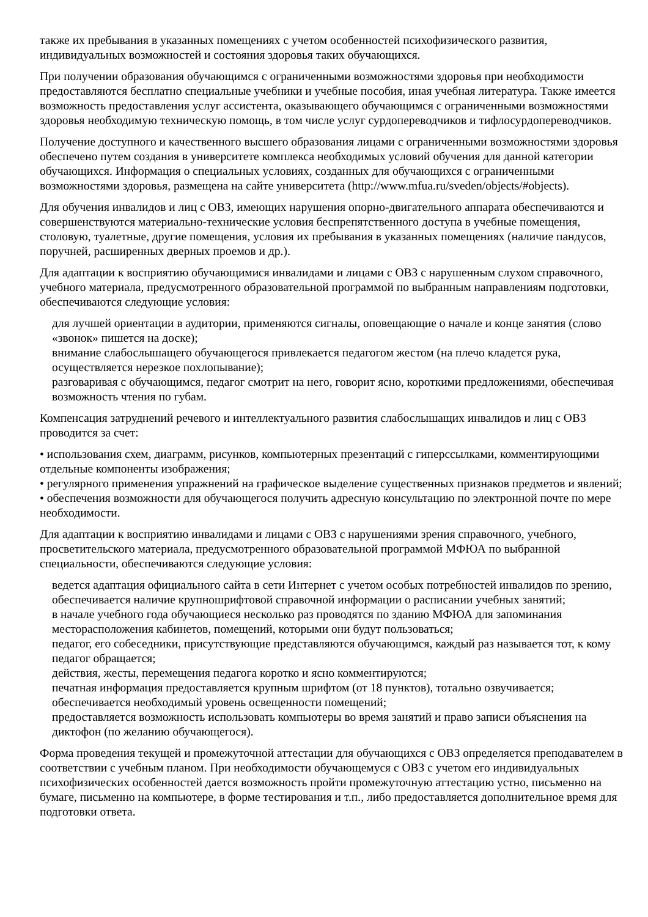также их пребывания в указанных помещениях с учетом особенностей психофизического развития, индивидуальных возможностей и состояния здоровья таких обучающихся.
При получении образования обучающимся с ограниченными возможностями здоровья при необходимости предоставляются бесплатно специальные учебники и учебные пособия, иная учебная литература. Также имеется возможность предоставления услуг ассистента, оказывающего обучающимся с ограниченными возможностями здоровья необходимую техническую помощь, в том числе услуг сурдопереводчиков и тифлосурдопереводчиков.
Получение доступного и качественного высшего образования лицами с ограниченными возможностями здоровья обеспечено путем создания в университете комплекса необходимых условий обучения для данной категории обучающихся. Информация о специальных условиях, созданных для обучающихся с ограниченными возможностями здоровья, размещена на сайте университета (http://www.mfua.ru/sveden/objects/#objects).
Для обучения инвалидов и лиц с ОВЗ, имеющих нарушения опорно-двигательного аппарата обеспечиваются и совершенствуются материально-технические условия беспрепятственного доступа в учебные помещения, столовую, туалетные, другие помещения, условия их пребывания в указанных помещениях (наличие пандусов, поручней, расширенных дверных проемов и др.).
Для адаптации к восприятию обучающимися инвалидами и лицами с ОВЗ с нарушенным слухом справочного, учебного материала, предусмотренного образовательной программой по выбранным направлениям подготовки, обеспечиваются следующие условия:
для лучшей ориентации в аудитории, применяются сигналы, оповещающие о начале и конце занятия (слово «звонок» пишется на доске);
внимание слабослышащего обучающегося привлекается педагогом жестом (на плечо кладется рука, осуществляется нерезкое похлопывание);
разговаривая с обучающимся, педагог смотрит на него, говорит ясно, короткими предложениями, обеспечивая возможность чтения по губам.
Компенсация затруднений речевого и интеллектуального развития слабослышащих инвалидов и лиц с ОВЗ проводится за счет:
• использования схем, диаграмм, рисунков, компьютерных презентаций с гиперссылками, комментирующими отдельные компоненты изображения;
• регулярного применения упражнений на графическое выделение существенных признаков предметов и явлений;
• обеспечения возможности для обучающегося получить адресную консультацию по электронной почте по мере необходимости.
Для адаптации к восприятию инвалидами и лицами с ОВЗ с нарушениями зрения справочного, учебного, просветительского материала, предусмотренного образовательной программой МФЮА по выбранной специальности, обеспечиваются следующие условия:
ведется адаптация официального сайта в сети Интернет с учетом особых потребностей инвалидов по зрению, обеспечивается наличие крупношрифтовой справочной информации о расписании учебных занятий;
в начале учебного года обучающиеся несколько раз проводятся по зданию МФЮА для запоминания месторасположения кабинетов, помещений, которыми они будут пользоваться;
педагог, его собеседники, присутствующие представляются обучающимся, каждый раз называется тот, к кому педагог обращается;
действия, жесты, перемещения педагога коротко и ясно комментируются;
печатная информация предоставляется крупным шрифтом (от 18 пунктов), тотально озвучивается;
обеспечивается необходимый уровень освещенности помещений;
предоставляется возможность использовать компьютеры во время занятий и право записи объяснения на диктофон (по желанию обучающегося).
Форма проведения текущей и промежуточной аттестации для обучающихся с ОВЗ определяется преподавателем в соответствии с учебным планом. При необходимости обучающемуся с ОВЗ с учетом его индивидуальных психофизических особенностей дается возможность пройти промежуточную аттестацию устно, письменно на бумаге, письменно на компьютере, в форме тестирования и т.п., либо предоставляется дополнительное время для подготовки ответа.